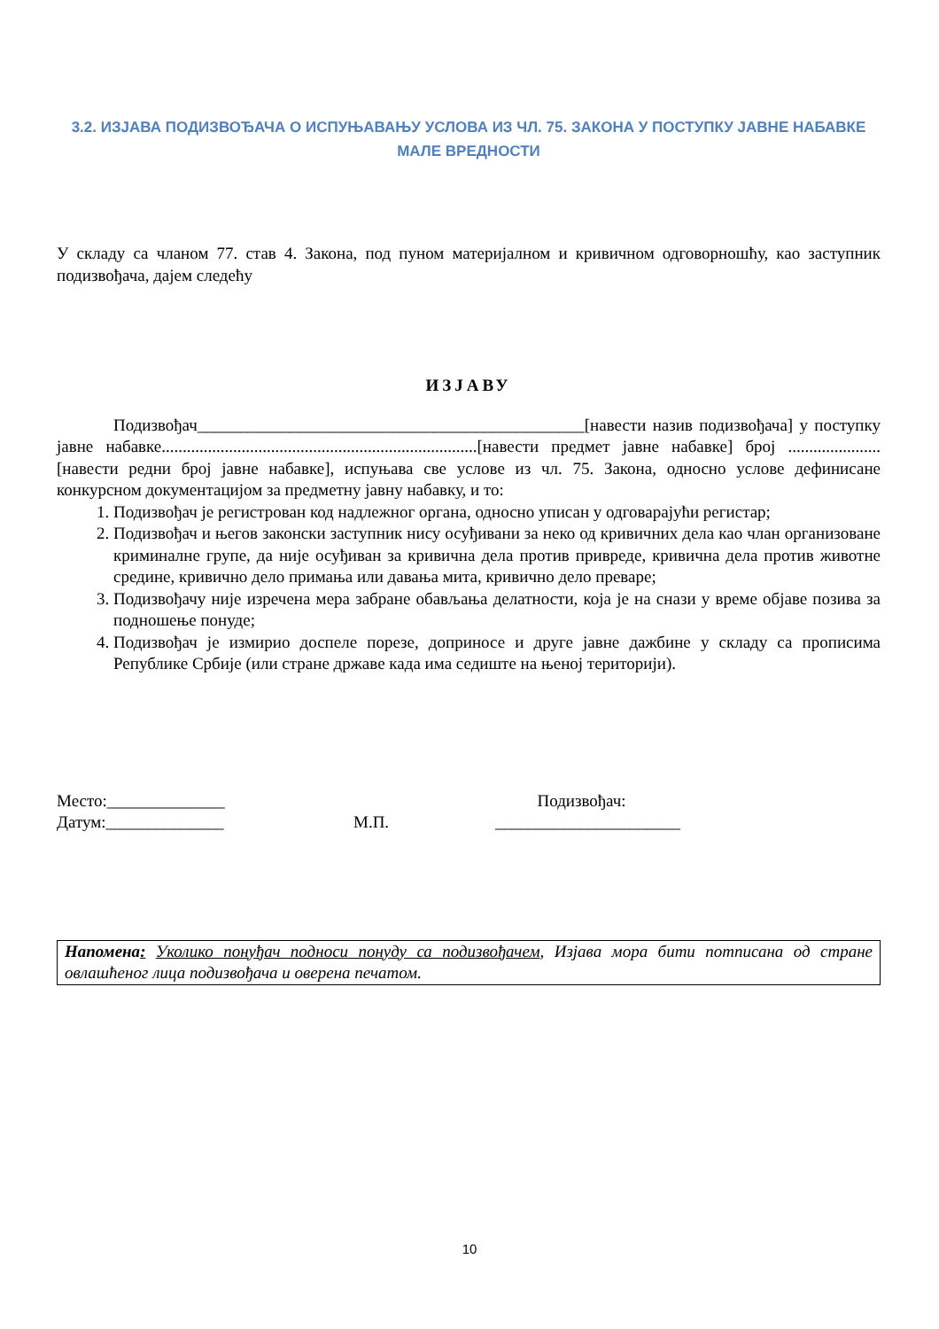3.2. ИЗЈАВА ПОДИЗВОЂАЧА О ИСПУЊАВАЊУ УСЛОВА ИЗ ЧЛ. 75. ЗАКОНА У ПОСТУПКУ ЈАВНЕ НАБАВКЕ МАЛЕ ВРЕДНОСТИ
У складу са чланом 77. став 4. Закона, под пуном материјалном и кривичном одговорношћу, као заступник подизвођача, дајем следећу
ИЗЈАВУ
Подизвођач______________________________________________[навести назив подизвођача] у поступку јавне набавке...........................................................................[навести предмет јавне набавке] број ......................[навести редни број јавне набавке], испуњава све услове из чл. 75. Закона, односно услове дефинисане конкурсном документацијом за предметну јавну набавку, и то:
1. Подизвођач је регистрован код надлежног органа, односно уписан у одговарајући регистар;
2. Подизвођач и његов законски заступник нису осуђивани за неко од кривичних дела као члан организоване криминалне групе, да није осуђиван за кривична дела против привреде, кривична дела против животне средине, кривично дело примања или давања мита, кривично дело преваре;
3. Подизвођачу није изречена мера забране обављања делатности, која је на снази у време објаве позива за подношење понуде;
4. Подизвођач је измирио доспеле порезе, доприносе и друге јавне дажбине у складу са прописима Републике Србије (или стране државе када има седиште на њеној територији).
Место:______________
Датум:______________
М.П. Подизвођач:
______________________
Напомена: Уколико понуђач подноси понуду са подизвођачем, Изјава мора бити потписана од стране овлашћеног лица подизвођача и оверена печатом.
10